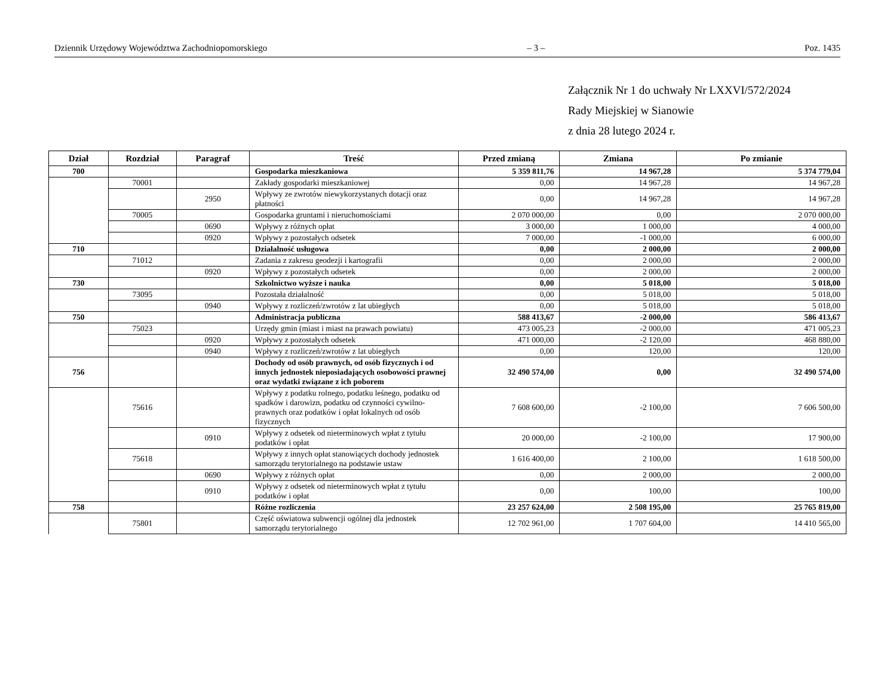Dziennik Urzędowy Województwa Zachodniopomorskiego – 3 – Poz. 1435
Załącznik Nr 1 do uchwały Nr LXXVI/572/2024
Rady Miejskiej w Sianowie
z dnia 28 lutego 2024 r.
| Dział | Rozdział | Paragraf | Treść | Przed zmianą | Zmiana | Po zmianie |
| --- | --- | --- | --- | --- | --- | --- |
| 700 | | | Gospodarka mieszkaniowa | 5 359 811,76 | 14 967,28 | 5 374 779,04 |
| | 70001 | | Zakłady gospodarki mieszkaniowej | 0,00 | 14 967,28 | 14 967,28 |
| | | 2950 | Wpływy ze zwrotów niewykorzystanych dotacji oraz płatności | 0,00 | 14 967,28 | 14 967,28 |
| | 70005 | | Gospodarka gruntami i nieruchomościami | 2 070 000,00 | 0,00 | 2 070 000,00 |
| | | 0690 | Wpływy z różnych opłat | 3 000,00 | 1 000,00 | 4 000,00 |
| | | 0920 | Wpływy z pozostałych odsetek | 7 000,00 | -1 000,00 | 6 000,00 |
| 710 | | | Działalność usługowa | 0,00 | 2 000,00 | 2 000,00 |
| | 71012 | | Zadania z zakresu geodezji i kartografii | 0,00 | 2 000,00 | 2 000,00 |
| | | 0920 | Wpływy z pozostałych odsetek | 0,00 | 2 000,00 | 2 000,00 |
| 730 | | | Szkolnictwo wyższe i nauka | 0,00 | 5 018,00 | 5 018,00 |
| | 73095 | | Pozostała działalność | 0,00 | 5 018,00 | 5 018,00 |
| | | 0940 | Wpływy z rozliczeń/zwrotów z lat ubiegłych | 0,00 | 5 018,00 | 5 018,00 |
| 750 | | | Administracja publiczna | 588 413,67 | -2 000,00 | 586 413,67 |
| | 75023 | | Urzędy gmin (miast i miast na prawach powiatu) | 473 005,23 | -2 000,00 | 471 005,23 |
| | | 0920 | Wpływy z pozostałych odsetek | 471 000,00 | -2 120,00 | 468 880,00 |
| | | 0940 | Wpływy z rozliczeń/zwrotów z lat ubiegłych | 0,00 | 120,00 | 120,00 |
| 756 | | | Dochody od osób prawnych, od osób fizycznych i od innych jednostek nieposiadających osobowości prawnej oraz wydatki związane z ich poborem | 32 490 574,00 | 0,00 | 32 490 574,00 |
| | 75616 | | Wpływy z podatku rolnego, podatku leśnego, podatku od spadków i darowizn, podatku od czynności cywilno-prawnych oraz podatków i opłat lokalnych od osób fizycznych | 7 608 600,00 | -2 100,00 | 7 606 500,00 |
| | | 0910 | Wpływy z odsetek od nieterminowych wpłat z tytułu podatków i opłat | 20 000,00 | -2 100,00 | 17 900,00 |
| | 75618 | | Wpływy z innych opłat stanowiących dochody jednostek samorządu terytorialnego na podstawie ustaw | 1 616 400,00 | 2 100,00 | 1 618 500,00 |
| | | 0690 | Wpływy z różnych opłat | 0,00 | 2 000,00 | 2 000,00 |
| | | 0910 | Wpływy z odsetek od nieterminowych wpłat z tytułu podatków i opłat | 0,00 | 100,00 | 100,00 |
| 758 | | | Różne rozliczenia | 23 257 624,00 | 2 508 195,00 | 25 765 819,00 |
| | 75801 | | Część oświatowa subwencji ogólnej dla jednostek samorządu terytorialnego | 12 702 961,00 | 1 707 604,00 | 14 410 565,00 |